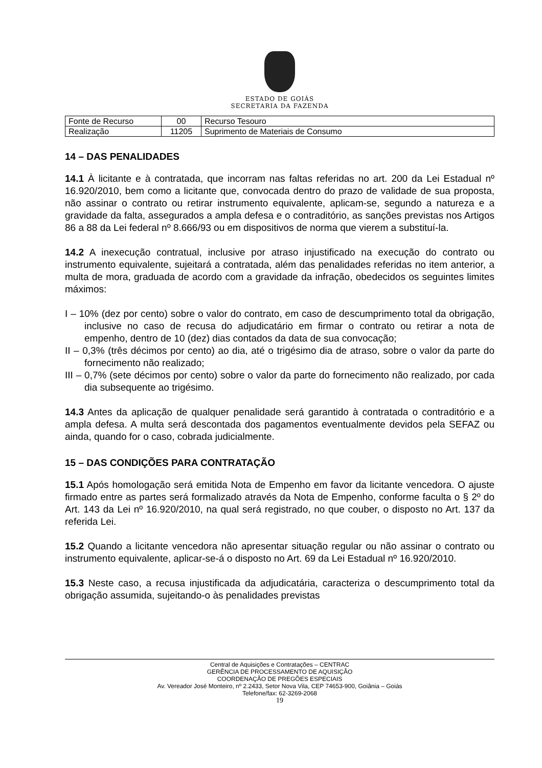ESTADO DE GOIÁS
SECRETARIA DA FAZENDA
| Fonte de Recurso | 00 | Recurso Tesouro |
| Realização | 11205 | Suprimento de Materiais de Consumo |
14 – DAS PENALIDADES
14.1 À licitante e à contratada, que incorram nas faltas referidas no art. 200 da Lei Estadual nº 16.920/2010, bem como a licitante que, convocada dentro do prazo de validade de sua proposta, não assinar o contrato ou retirar instrumento equivalente, aplicam-se, segundo a natureza e a gravidade da falta, assegurados a ampla defesa e o contraditório, as sanções previstas nos Artigos 86 a 88 da Lei federal nº 8.666/93 ou em dispositivos de norma que vierem a substituí-la.
14.2 A inexecução contratual, inclusive por atraso injustificado na execução do contrato ou instrumento equivalente, sujeitará a contratada, além das penalidades referidas no item anterior, a multa de mora, graduada de acordo com a gravidade da infração, obedecidos os seguintes limites máximos:
I – 10% (dez por cento) sobre o valor do contrato, em caso de descumprimento total da obrigação, inclusive no caso de recusa do adjudicatário em firmar o contrato ou retirar a nota de empenho, dentro de 10 (dez) dias contados da data de sua convocação;
II – 0,3% (três décimos por cento) ao dia, até o trigésimo dia de atraso, sobre o valor da parte do fornecimento não realizado;
III – 0,7% (sete décimos por cento) sobre o valor da parte do fornecimento não realizado, por cada dia subsequente ao trigésimo.
14.3 Antes da aplicação de qualquer penalidade será garantido à contratada o contraditório e a ampla defesa. A multa será descontada dos pagamentos eventualmente devidos pela SEFAZ ou ainda, quando for o caso, cobrada judicialmente.
15 – DAS CONDIÇÕES PARA CONTRATAÇÃO
15.1 Após homologação será emitida Nota de Empenho em favor da licitante vencedora. O ajuste firmado entre as partes será formalizado através da Nota de Empenho, conforme faculta o § 2º do Art. 143 da Lei nº 16.920/2010, na qual será registrado, no que couber, o disposto no Art. 137 da referida Lei.
15.2 Quando a licitante vencedora não apresentar situação regular ou não assinar o contrato ou instrumento equivalente, aplicar-se-á o disposto no Art. 69 da Lei Estadual nº 16.920/2010.
15.3 Neste caso, a recusa injustificada da adjudicatária, caracteriza o descumprimento total da obrigação assumida, sujeitando-o às penalidades previstas
Central de Aquisições e Contratações – CENTRAC
GERÊNCIA DE PROCESSAMENTO DE AQUISIÇÃO
COORDENAÇÃO DE PREGÕES ESPECIAIS
Av. Vereador José Monteiro, nº 2.2433, Setor Nova Vila, CEP 74653-900, Goiânia – Goiás
Telefone/fax: 62-3269-2068
19